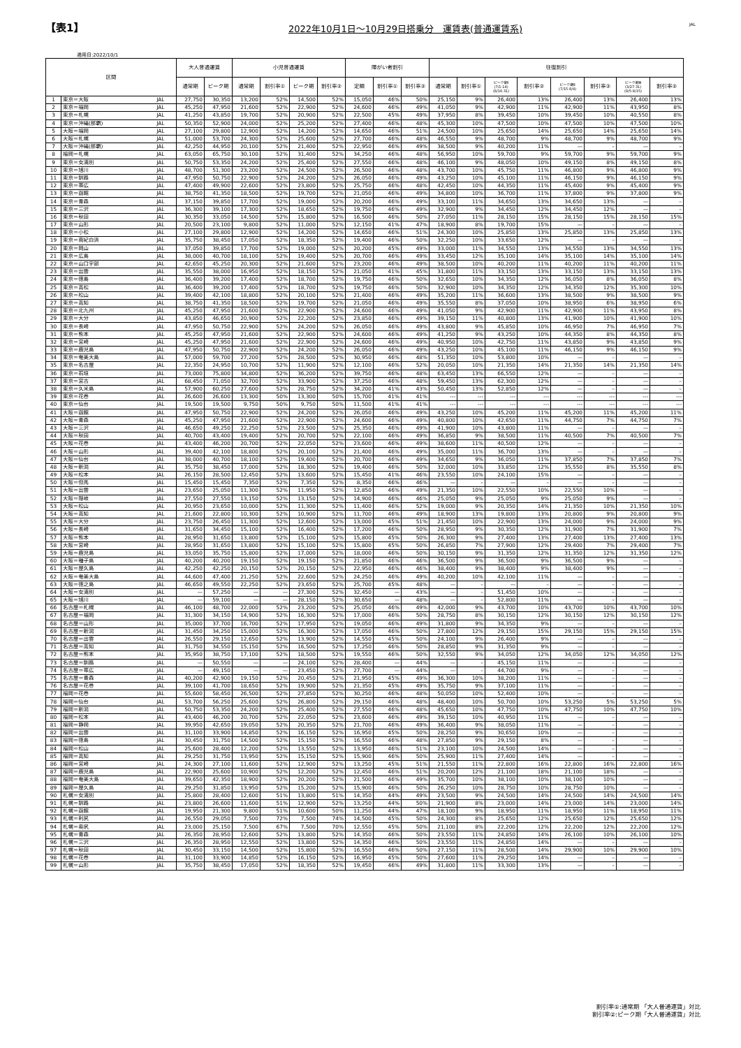【表1】
2022年10月1日～10月29日搭乗分　運賃表(普通運賃系)
JAL
適用日:2022/10/1
| 区間 | | | 大人普通運賃 | | 小児普通運賃 | | | | 障がい者割引 | | | 往復割引 | | | | | | | |
| --- | --- | --- | --- | --- | --- | --- | --- | --- | --- | --- | --- | --- | --- | --- | --- | --- | --- | --- | --- |
| | | | 通常期 | ピーク期 | 通常期 | 割引率① | ピーク期 | 割引率② | 定額 | 割引率① | 割引率② | 通常期 | 割引率① | ピーク期Ⅰ (7/1-14) (8/16-31) | 割引率② | ピーク期Ⅱ (7/15-8/4) | 割引率② | ピーク期Ⅲ (3/27-31) (8/5-8/15) | 割引率② |
| 1 | 東京＝大阪 | JAL | 27,750 | 30,350 | 13,200 | 52% | 14,500 | 52% | 15,050 | 46% | 50% | 25,150 | 9% | 26,400 | 13% | 26,400 | 13% | 26,400 | 13% |
| 2 | 東京＝福岡 | JAL | 45,250 | 47,950 | 21,600 | 52% | 22,900 | 52% | 24,600 | 46% | 49% | 41,050 | 9% | 42,900 | 11% | 42,900 | 11% | 43,950 | 8% |
| 3 | 東京＝札幌 | JAL | 41,250 | 43,850 | 19,700 | 52% | 20,900 | 52% | 22,500 | 45% | 49% | 37,950 | 8% | 39,450 | 10% | 39,450 | 10% | 40,550 | 8% |
| 4 | 東京＝沖縄(那覇) | JAL | 50,350 | 52,900 | 24,000 | 52% | 25,200 | 52% | 27,400 | 46% | 48% | 45,300 | 10% | 47,500 | 10% | 47,500 | 10% | 47,500 | 10% |
| 5 | 大阪＝福岡 | JAL | 27,100 | 29,800 | 12,900 | 52% | 14,200 | 52% | 14,650 | 46% | 51% | 24,500 | 10% | 25,650 | 14% | 25,650 | 14% | 25,650 | 14% |
| 6 | 大阪＝札幌 | JAL | 51,000 | 53,700 | 24,300 | 52% | 25,600 | 52% | 27,700 | 46% | 48% | 46,550 | 9% | 48,700 | 9% | 48,700 | 9% | 48,700 | 9% |
| 7 | 大阪＝沖縄(那覇) | JAL | 42,250 | 44,950 | 20,100 | 52% | 21,400 | 52% | 22,950 | 46% | 49% | 38,500 | 9% | 40,200 | 11% | — | – | — | – |
| 8 | 福岡＝札幌 | JAL | 63,050 | 65,750 | 30,100 | 52% | 31,400 | 52% | 34,250 | 46% | 48% | 56,950 | 10% | 59,700 | 9% | 59,700 | 9% | 59,700 | 9% |
| 9 | 東京＝女満別 | JAL | 50,750 | 53,350 | 24,200 | 52% | 25,400 | 52% | 27,550 | 46% | 48% | 46,100 | 9% | 48,050 | 10% | 49,150 | 8% | 49,150 | 8% |
| 10 | 東京＝旭川 | JAL | 48,700 | 51,300 | 23,200 | 52% | 24,500 | 52% | 26,500 | 46% | 48% | 43,700 | 10% | 45,750 | 11% | 46,800 | 9% | 46,800 | 9% |
| 11 | 東京＝釧路 | JAL | 47,950 | 50,750 | 22,900 | 52% | 24,200 | 52% | 26,050 | 46% | 49% | 43,250 | 10% | 45,100 | 11% | 46,150 | 9% | 46,150 | 9% |
| 12 | 東京＝帯広 | JAL | 47,400 | 49,900 | 22,600 | 52% | 23,800 | 52% | 25,750 | 46% | 48% | 42,450 | 10% | 44,350 | 11% | 45,400 | 9% | 45,400 | 9% |
| 13 | 東京＝函館 | JAL | 38,750 | 41,350 | 18,500 | 52% | 19,700 | 52% | 21,050 | 46% | 49% | 34,800 | 10% | 36,700 | 11% | 37,800 | 9% | 37,800 | 9% |
| 14 | 東京＝青森 | JAL | 37,150 | 39,850 | 17,700 | 52% | 19,000 | 52% | 20,200 | 46% | 49% | 33,100 | 11% | 34,650 | 13% | 34,650 | 13% | — | – |
| 15 | 東京＝三沢 | JAL | 36,300 | 39,100 | 17,300 | 52% | 18,650 | 52% | 19,750 | 46% | 49% | 32,900 | 9% | 34,450 | 12% | 34,450 | 12% | — | – |
| 16 | 東京＝秋田 | JAL | 30,350 | 33,050 | 14,500 | 52% | 15,800 | 52% | 16,500 | 46% | 50% | 27,050 | 11% | 28,150 | 15% | 28,150 | 15% | 28,150 | 15% |
| 17 | 東京＝山形 | JAL | 20,500 | 23,100 | 9,800 | 52% | 11,000 | 52% | 12,150 | 41% | 47% | 18,900 | 8% | 19,700 | 15% | — | – | — | – |
| 18 | 東京＝小松 | JAL | 27,100 | 29,800 | 12,900 | 52% | 14,200 | 52% | 14,650 | 46% | 51% | 24,300 | 10% | 25,850 | 13% | 25,850 | 13% | 25,850 | 13% |
| 19 | 東京＝南紀白浜 | JAL | 35,750 | 38,450 | 17,050 | 52% | 18,350 | 52% | 19,400 | 46% | 50% | 32,250 | 10% | 33,650 | 12% | — | – | — | – |
| 20 | 東京＝岡山 | JAL | 37,050 | 39,850 | 17,700 | 52% | 19,000 | 52% | 20,200 | 45% | 49% | 33,000 | 11% | 34,550 | 13% | 34,550 | 13% | 34,550 | 13% |
| 21 | 東京＝広島 | JAL | 38,000 | 40,700 | 18,100 | 52% | 19,400 | 52% | 20,700 | 46% | 49% | 33,450 | 12% | 35,100 | 14% | 35,100 | 14% | 35,100 | 14% |
| 22 | 東京＝山口宇部 | JAL | 42,650 | 45,250 | 20,300 | 52% | 21,600 | 52% | 23,200 | 46% | 49% | 38,500 | 10% | 40,200 | 11% | 40,200 | 11% | 40,200 | 11% |
| 23 | 東京＝出雲 | JAL | 35,550 | 38,000 | 16,950 | 52% | 18,150 | 52% | 21,050 | 41% | 45% | 31,800 | 11% | 33,150 | 13% | 33,150 | 13% | 33,150 | 13% |
| 24 | 東京＝徳島 | JAL | 36,400 | 39,200 | 17,400 | 52% | 18,700 | 52% | 19,750 | 46% | 50% | 32,650 | 10% | 34,350 | 12% | 36,050 | 8% | 36,050 | 8% |
| 25 | 東京＝高松 | JAL | 36,400 | 39,200 | 17,400 | 52% | 18,700 | 52% | 19,750 | 46% | 50% | 32,900 | 10% | 34,350 | 12% | 34,350 | 12% | 35,300 | 10% |
| 26 | 東京＝松山 | JAL | 39,400 | 42,100 | 18,800 | 52% | 20,100 | 52% | 21,400 | 46% | 49% | 35,200 | 11% | 36,600 | 13% | 38,500 | 9% | 38,500 | 9% |
| 27 | 東京＝高知 | JAL | 38,750 | 41,350 | 18,500 | 52% | 19,700 | 52% | 21,050 | 46% | 49% | 35,550 | 8% | 37,050 | 10% | 38,950 | 6% | 38,950 | 6% |
| 28 | 東京＝北九州 | JAL | 45,250 | 47,950 | 21,600 | 52% | 22,900 | 52% | 24,600 | 46% | 49% | 41,050 | 9% | 42,900 | 11% | 42,900 | 11% | 43,950 | 8% |
| 29 | 東京＝大分 | JAL | 43,850 | 46,650 | 20,900 | 52% | 22,200 | 52% | 23,850 | 46% | 49% | 39,150 | 11% | 40,800 | 13% | 41,900 | 10% | 41,900 | 10% |
| 30 | 東京＝長崎 | JAL | 47,950 | 50,750 | 22,900 | 52% | 24,200 | 52% | 26,050 | 46% | 49% | 43,800 | 9% | 45,850 | 10% | 46,950 | 7% | 46,950 | 7% |
| 31 | 東京＝熊本 | JAL | 45,250 | 47,950 | 21,600 | 52% | 22,900 | 52% | 24,600 | 46% | 49% | 41,250 | 9% | 43,250 | 10% | 44,350 | 8% | 44,350 | 8% |
| 32 | 東京＝宮崎 | JAL | 45,250 | 47,950 | 21,600 | 52% | 22,900 | 52% | 24,600 | 46% | 49% | 40,950 | 10% | 42,750 | 11% | 43,850 | 9% | 43,850 | 9% |
| 33 | 東京＝鹿児島 | JAL | 47,950 | 50,750 | 22,900 | 52% | 24,200 | 52% | 26,050 | 46% | 49% | 43,250 | 10% | 45,100 | 11% | 46,150 | 9% | 46,150 | 9% |
| 34 | 東京＝奄美大島 | JAL | 57,000 | 59,700 | 27,200 | 52% | 28,500 | 52% | 30,950 | 46% | 48% | 51,350 | 10% | 53,800 | 10% | — | – | — | – |
| 35 | 東京＝名古屋 | JAL | 22,350 | 24,950 | 10,700 | 52% | 11,900 | 52% | 12,100 | 46% | 52% | 20,050 | 10% | 21,350 | 14% | 21,350 | 14% | 21,350 | 14% |
| 36 | 東京＝石垣 | JAL | 73,000 | 75,800 | 34,800 | 52% | 36,200 | 52% | 39,750 | 46% | 48% | 63,450 | 13% | 66,550 | 12% | — | – | — | – |
| 37 | 東京＝宮古 | JAL | 68,450 | 71,050 | 32,700 | 52% | 33,900 | 52% | 37,250 | 46% | 48% | 59,450 | 13% | 62,300 | 12% | — | – | — | – |
| 38 | 東京＝久米島 | JAL | 57,900 | 60,250 | 27,600 | 52% | 28,750 | 52% | 34,200 | 41% | 43% | 50,450 | 13% | 52,850 | 12% | — | – | — | – |
| 39 | 東京＝花巻 | JAL | 26,600 | 26,600 | 13,300 | 50% | 13,300 | 50% | 15,700 | 41% | 41% | --- | --- | --- | --- | --- | --- | --- | --- |
| 40 | 東京＝仙台 | JAL | 19,500 | 19,500 | 9,750 | 50% | 9,750 | 50% | 11,500 | 41% | 41% | --- | --- | --- | --- | --- | --- | --- | --- |
| 41 | 大阪＝函館 | JAL | 47,950 | 50,750 | 22,900 | 52% | 24,200 | 52% | 26,050 | 46% | 49% | 43,250 | 10% | 45,200 | 11% | 45,200 | 11% | 45,200 | 11% |
| 42 | 大阪＝青森 | JAL | 45,250 | 47,950 | 21,600 | 52% | 22,900 | 52% | 24,600 | 46% | 49% | 40,800 | 10% | 42,650 | 11% | 44,750 | 7% | 44,750 | 7% |
| 43 | 大阪＝三沢 | JAL | 46,650 | 49,250 | 22,250 | 52% | 23,500 | 52% | 25,350 | 46% | 49% | 41,900 | 10% | 43,800 | 11% | — | – | — | – |
| 44 | 大阪＝秋田 | JAL | 40,700 | 43,400 | 19,400 | 52% | 20,700 | 52% | 22,100 | 46% | 49% | 36,850 | 9% | 38,500 | 11% | 40,500 | 7% | 40,500 | 7% |
| 45 | 大阪＝花巻 | JAL | 43,400 | 46,200 | 20,700 | 52% | 22,050 | 52% | 23,600 | 46% | 49% | 38,600 | 11% | 40,500 | 12% | — | – | — | – |
| 46 | 大阪＝山形 | JAL | 39,400 | 42,100 | 18,800 | 52% | 20,100 | 52% | 21,400 | 46% | 49% | 35,000 | 11% | 36,700 | 13% | — | – | — | – |
| 47 | 大阪＝仙台 | JAL | 38,000 | 40,700 | 18,100 | 52% | 19,400 | 52% | 20,700 | 46% | 49% | 34,650 | 9% | 36,050 | 11% | 37,850 | 7% | 37,850 | 7% |
| 48 | 大阪＝新潟 | JAL | 35,750 | 38,450 | 17,000 | 52% | 18,300 | 52% | 19,400 | 46% | 50% | 32,000 | 10% | 33,850 | 12% | 35,550 | 8% | 35,550 | 8% |
| 49 | 大阪＝松本 | JAL | 26,150 | 28,500 | 12,450 | 52% | 13,600 | 52% | 15,450 | 41% | 46% | 23,550 | 10% | 24,100 | 15% | — | – | — | – |
| 50 | 大阪＝但馬 | JAL | 15,450 | 15,450 | 7,350 | 52% | 7,350 | 52% | 8,350 | 46% | 46% | — | – | — | – | — | – | — | – |
| 51 | 大阪＝出雲 | JAL | 23,650 | 25,050 | 11,300 | 52% | 11,950 | 52% | 12,850 | 46% | 49% | 21,350 | 10% | 22,550 | 10% | 22,550 | 10% | — | – |
| 52 | 大阪＝隠岐 | JAL | 27,550 | 27,550 | 13,150 | 52% | 13,150 | 52% | 14,900 | 46% | 46% | 25,050 | 9% | 25,050 | 9% | 25,050 | 9% | — | – |
| 53 | 大阪＝松山 | JAL | 20,950 | 23,650 | 10,000 | 52% | 11,300 | 52% | 11,400 | 46% | 52% | 19,000 | 9% | 20,350 | 14% | 21,350 | 10% | 21,350 | 10% |
| 54 | 大阪＝高知 | JAL | 21,600 | 22,800 | 10,300 | 52% | 10,900 | 52% | 11,700 | 46% | 49% | 18,900 | 13% | 19,800 | 13% | 20,800 | 9% | 20,800 | 9% |
| 55 | 大阪＝大分 | JAL | 23,750 | 26,450 | 11,300 | 52% | 12,600 | 52% | 13,000 | 45% | 51% | 21,450 | 10% | 22,900 | 13% | 24,000 | 9% | 24,000 | 9% |
| 56 | 大阪＝長崎 | JAL | 31,650 | 34,450 | 15,100 | 52% | 16,400 | 52% | 17,200 | 46% | 50% | 28,950 | 9% | 30,350 | 12% | 31,900 | 7% | 31,900 | 7% |
| 57 | 大阪＝熊本 | JAL | 28,950 | 31,650 | 13,800 | 52% | 15,100 | 52% | 15,800 | 45% | 50% | 26,300 | 9% | 27,400 | 13% | 27,400 | 13% | 27,400 | 13% |
| 58 | 大阪＝宮崎 | JAL | 28,950 | 31,650 | 13,800 | 52% | 15,100 | 52% | 15,800 | 45% | 50% | 26,850 | 7% | 27,900 | 12% | 29,400 | 7% | 29,400 | 7% |
| 59 | 大阪＝鹿児島 | JAL | 33,050 | 35,750 | 15,800 | 52% | 17,000 | 52% | 18,000 | 46% | 50% | 30,150 | 9% | 31,350 | 12% | 31,350 | 12% | 31,350 | 12% |
| 60 | 大阪＝種子島 | JAL | 40,200 | 40,200 | 19,150 | 52% | 19,150 | 52% | 21,850 | 46% | 46% | 36,500 | 9% | 36,500 | 9% | 36,500 | 9% | — | – |
| 61 | 大阪＝屋久島 | JAL | 42,250 | 42,250 | 20,150 | 52% | 20,150 | 52% | 22,950 | 46% | 46% | 38,400 | 9% | 38,400 | 9% | 38,400 | 9% | — | – |
| 62 | 大阪＝奄美大島 | JAL | 44,600 | 47,400 | 21,250 | 52% | 22,600 | 52% | 24,250 | 46% | 49% | 40,200 | 10% | 42,100 | 11% | — | – | — | – |
| 63 | 大阪＝徳之島 | JAL | 46,650 | 49,550 | 22,250 | 52% | 23,650 | 52% | 25,700 | 45% | 48% | — | – | — | – | — | – | — | – |
| 64 | 大阪＝女満別 | JAL | — | 57,250 | — | — | 27,300 | 52% | 32,450 | — | 43% | — | – | 51,450 | 10% | — | – | — | – |
| 65 | 大阪＝旭川 | JAL | — | 59,100 | — | — | 28,150 | 52% | 30,650 | — | 48% | — | – | 52,800 | 11% | — | – | — | – |
| 66 | 名古屋＝札幌 | JAL | 46,100 | 48,700 | 22,000 | 52% | 23,200 | 52% | 25,050 | 46% | 49% | 42,000 | 9% | 43,700 | 10% | 43,700 | 10% | 43,700 | 10% |
| 67 | 名古屋＝福岡 | JAL | 31,300 | 34,150 | 14,900 | 52% | 16,300 | 52% | 17,000 | 46% | 50% | 28,750 | 8% | 30,150 | 12% | 30,150 | 12% | 30,150 | 12% |
| 68 | 名古屋＝山形 | JAL | 35,000 | 37,700 | 16,700 | 52% | 17,950 | 52% | 19,050 | 46% | 49% | 31,800 | 9% | 34,350 | 9% | — | – | — | – |
| 69 | 名古屋＝新潟 | JAL | 31,450 | 34,250 | 15,000 | 52% | 16,300 | 52% | 17,050 | 46% | 50% | 27,800 | 12% | 29,150 | 15% | 29,150 | 15% | 29,150 | 15% |
| 70 | 名古屋＝出雲 | JAL | 26,550 | 29,150 | 12,650 | 52% | 13,900 | 52% | 14,550 | 45% | 50% | 24,100 | 9% | 26,400 | 9% | — | – | — | – |
| 71 | 名古屋＝高知 | JAL | 31,750 | 34,550 | 15,150 | 52% | 16,500 | 52% | 17,250 | 46% | 50% | 28,850 | 9% | 31,350 | 9% | — | – | — | – |
| 72 | 名古屋＝熊本 | JAL | 35,950 | 38,750 | 17,100 | 52% | 18,500 | 52% | 19,550 | 46% | 50% | 32,550 | 9% | 34,050 | 12% | 34,050 | 12% | 34,050 | 12% |
| 73 | 名古屋＝釧路 | JAL | — | 50,550 | — | — | 24,100 | 52% | 28,400 | — | 44% | — | – | 45,150 | 11% | — | – | — | – |
| 74 | 名古屋＝帯広 | JAL | — | 49,150 | — | — | 23,450 | 52% | 27,700 | — | 44% | — | – | 44,700 | 9% | — | – | — | – |
| 75 | 名古屋＝青森 | JAL | 40,200 | 42,900 | 19,150 | 52% | 20,450 | 52% | 21,950 | 45% | 49% | 36,300 | 10% | 38,200 | 11% | — | – | — | – |
| 76 | 名古屋＝花巻 | JAL | 39,100 | 41,700 | 18,650 | 52% | 19,900 | 52% | 21,350 | 45% | 49% | 35,750 | 9% | 37,100 | 11% | — | – | — | – |
| 77 | 福岡＝花巻 | JAL | 55,600 | 58,450 | 26,500 | 52% | 27,850 | 52% | 30,250 | 46% | 48% | 50,050 | 10% | 52,400 | 10% | — | – | — | – |
| 78 | 福岡＝仙台 | JAL | 53,700 | 56,250 | 25,600 | 52% | 26,800 | 52% | 29,150 | 46% | 48% | 48,400 | 10% | 50,700 | 10% | 53,250 | 5% | 53,250 | 5% |
| 79 | 福岡＝新潟 | JAL | 50,750 | 53,350 | 24,200 | 52% | 25,400 | 52% | 27,550 | 46% | 48% | 45,650 | 10% | 47,750 | 10% | 47,750 | 10% | 47,750 | 10% |
| 80 | 福岡＝松本 | JAL | 43,400 | 46,200 | 20,700 | 52% | 22,050 | 52% | 23,600 | 46% | 49% | 39,150 | 10% | 40,950 | 11% | — | – | — | – |
| 81 | 福岡＝静岡 | JAL | 39,950 | 42,650 | 19,050 | 52% | 20,350 | 52% | 21,700 | 46% | 49% | 36,400 | 9% | 38,050 | 11% | — | – | — | – |
| 82 | 福岡＝出雲 | JAL | 31,100 | 33,900 | 14,850 | 52% | 16,150 | 52% | 16,950 | 45% | 50% | 28,250 | 9% | 30,650 | 10% | — | – | — | – |
| 83 | 福岡＝徳島 | JAL | 30,450 | 31,750 | 14,500 | 52% | 15,150 | 52% | 16,550 | 46% | 48% | 27,850 | 9% | 29,150 | 8% | — | – | — | – |
| 84 | 福岡＝松山 | JAL | 25,600 | 28,400 | 12,200 | 52% | 13,550 | 52% | 13,950 | 46% | 51% | 23,100 | 10% | 24,500 | 14% | — | – | — | – |
| 85 | 福岡＝高知 | JAL | 29,250 | 31,750 | 13,950 | 52% | 15,150 | 52% | 15,900 | 46% | 50% | 25,900 | 11% | 27,400 | 14% | — | – | — | – |
| 86 | 福岡＝宮崎 | JAL | 24,300 | 27,100 | 11,600 | 52% | 12,900 | 52% | 13,250 | 45% | 51% | 21,550 | 11% | 22,800 | 16% | 22,800 | 16% | 22,800 | 16% |
| 87 | 福岡＝鹿児島 | JAL | 22,900 | 25,600 | 10,900 | 52% | 12,200 | 52% | 12,450 | 46% | 51% | 20,200 | 12% | 21,100 | 18% | 21,100 | 18% | — | – |
| 88 | 福岡＝奄美大島 | JAL | 39,650 | 42,350 | 18,900 | 52% | 20,200 | 52% | 21,500 | 46% | 49% | 35,700 | 10% | 38,100 | 10% | 38,100 | 10% | — | – |
| 89 | 福岡＝屋久島 | JAL | 29,250 | 31,850 | 13,950 | 52% | 15,200 | 52% | 15,900 | 46% | 50% | 26,250 | 10% | 28,750 | 10% | 28,750 | 10% | — | – |
| 90 | 札幌＝女満別 | JAL | 25,800 | 28,400 | 12,600 | 51% | 13,800 | 51% | 14,350 | 44% | 49% | 23,500 | 9% | 24,500 | 14% | 24,500 | 14% | 24,500 | 14% |
| 91 | 札幌＝釧路 | JAL | 23,800 | 26,600 | 11,600 | 51% | 12,900 | 52% | 13,250 | 44% | 50% | 21,900 | 8% | 23,000 | 14% | 23,000 | 14% | 23,000 | 14% |
| 92 | 札幌＝函館 | JAL | 19,950 | 21,300 | 9,800 | 51% | 10,600 | 50% | 11,250 | 44% | 47% | 18,100 | 9% | 18,950 | 11% | 18,950 | 11% | 18,950 | 11% |
| 93 | 札幌＝利尻 | JAL | 26,550 | 29,050 | 7,500 | 72% | 7,500 | 74% | 14,500 | 45% | 50% | 24,300 | 8% | 25,650 | 12% | 25,650 | 12% | 25,650 | 12% |
| 94 | 札幌＝奥尻 | JAL | 23,000 | 25,150 | 7,500 | 67% | 7,500 | 70% | 12,550 | 45% | 50% | 21,100 | 8% | 22,200 | 12% | 22,200 | 12% | 22,200 | 12% |
| 95 | 札幌＝青森 | JAL | 26,350 | 28,950 | 12,600 | 52% | 13,800 | 52% | 14,350 | 46% | 50% | 23,550 | 11% | 24,850 | 14% | 26,100 | 10% | 26,100 | 10% |
| 96 | 札幌＝三沢 | JAL | 26,350 | 28,950 | 12,550 | 52% | 13,800 | 52% | 14,350 | 46% | 50% | 23,550 | 11% | 24,850 | 14% | — | – | — | – |
| 97 | 札幌＝秋田 | JAL | 30,450 | 33,150 | 14,500 | 52% | 15,800 | 52% | 16,550 | 46% | 50% | 27,150 | 11% | 28,500 | 14% | 29,900 | 10% | 29,900 | 10% |
| 98 | 札幌＝花巻 | JAL | 31,100 | 33,900 | 14,850 | 52% | 16,150 | 52% | 16,950 | 45% | 50% | 27,600 | 11% | 29,250 | 14% | — | – | — | – |
| 99 | 札幌＝山形 | JAL | 35,750 | 38,450 | 17,050 | 52% | 18,350 | 52% | 19,450 | 46% | 49% | 31,800 | 11% | 33,300 | 13% | — | – | — | – |
割引率①:通常期 「大人普通運賃」対比
割引率②:ピーク期「大人普通運賃」対比